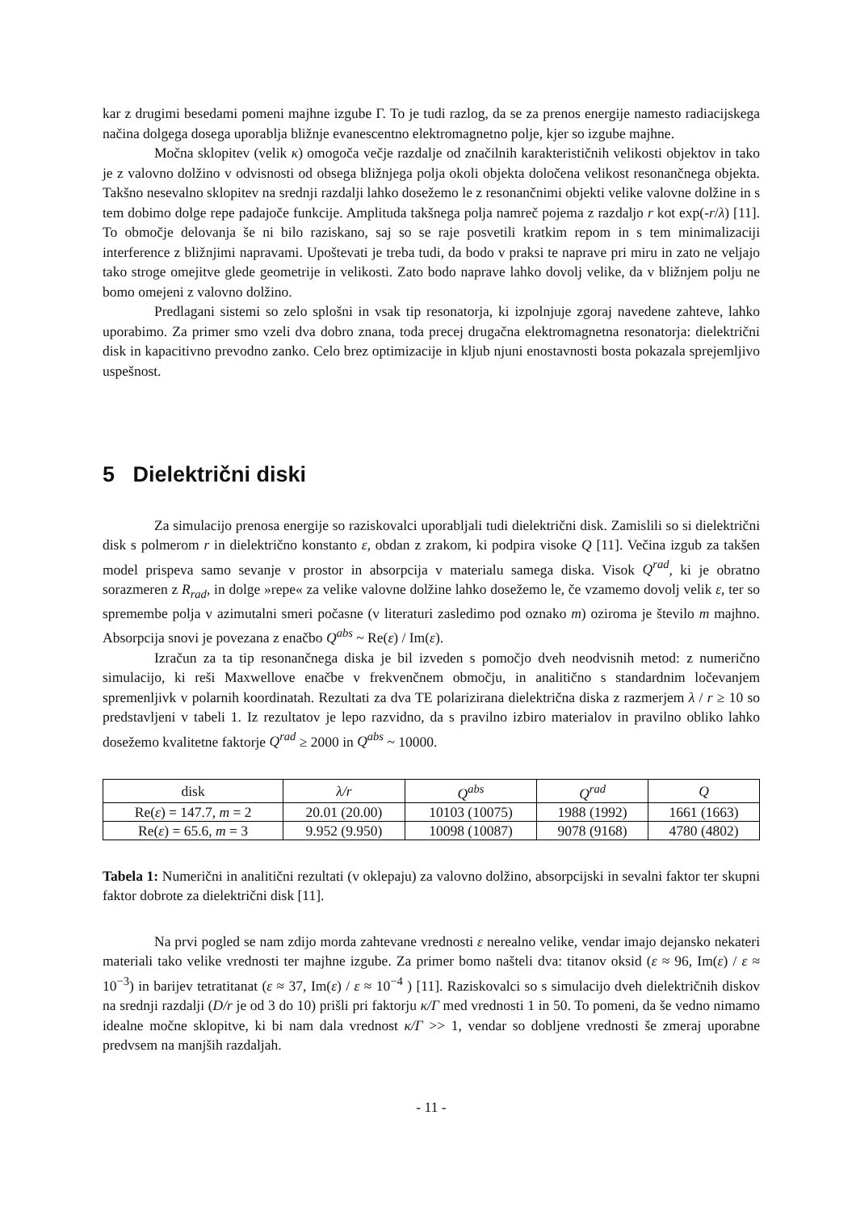kar z drugimi besedami pomeni majhne izgube Γ. To je tudi razlog, da se za prenos energije namesto radiacijskega načina dolgega dosega uporablja bližnje evanescentno elektromagnetno polje, kjer so izgube majhne.
Močna sklopitev (velik κ) omogoča večje razdalje od značilnih karakterističnih velikosti objektov in tako je z valovno dolžino v odvisnosti od obsega bližnjega polja okoli objekta določena velikost resonančnega objekta. Takšno nesevalno sklopitev na srednji razdalji lahko dosežemo le z resonančnimi objekti velike valovne dolžine in s tem dobimo dolge repe padajoče funkcije. Amplituda takšnega polja namreč pojema z razdaljo r kot exp(-r/λ) [11]. To območje delovanja še ni bilo raziskano, saj so se raje posvetili kratkim repom in s tem minimalizaciji interference z bližnjimi napravami. Upoštevati je treba tudi, da bodo v praksi te naprave pri miru in zato ne veljajo tako stroge omejitve glede geometrije in velikosti. Zato bodo naprave lahko dovolj velike, da v bližnjem polju ne bomo omejeni z valovno dolžino.
Predlagani sistemi so zelo splošni in vsak tip resonatorja, ki izpolnjuje zgoraj navedene zahteve, lahko uporabimo. Za primer smo vzeli dva dobro znana, toda precej drugačna elektromagnetna resonatorja: dielektrični disk in kapacitivno prevodno zanko. Celo brez optimizacije in kljub njuni enostavnosti bosta pokazala sprejemljivo uspešnost.
5 Dielektrični diski
Za simulacijo prenosa energije so raziskovalci uporabljali tudi dielektrični disk. Zamislili so si dielektrični disk s polmerom r in dielektrično konstanto ε, obdan z zrakom, ki podpira visoke Q [11]. Večina izgub za takšen model prispeva samo sevanje v prostor in absorpcija v materialu samega diska. Visok Q<sup>rad</sup>, ki je obratno sorazmeren z R<sub>rad</sub>, in dolge »repe« za velike valovne dolžine lahko dosežemo le, če vzamemo dovolj velik ε, ter so spremembe polja v azimutalni smeri počasne (v literaturi zasledimo pod oznako m) oziroma je število m majhno. Absorpcija snovi je povezana z enačbo Q<sup>abs</sup> ~ Re(ε) / Im(ε).
Izračun za ta tip resonančnega diska je bil izveden s pomočjo dveh neodvisnih metod: z numerično simulacijo, ki reši Maxwellove enačbe v frekvenčnem območju, in analitično s standardnim ločevanjem spremenljivk v polarnih koordinatah. Rezultati za dva TE polarizirana dielektrična diska z razmerjem λ / r ≥ 10 so predstavljeni v tabeli 1. Iz rezultatov je lepo razvidno, da s pravilno izbiro materialov in pravilno obliko lahko dosežemo kvalitetne faktorje Q<sup>rad</sup> ≥ 2000 in Q<sup>abs</sup> ~ 10000.
| disk | λ/r | Q<sup>abs</sup> | Q<sup>rad</sup> | Q |
| --- | --- | --- | --- | --- |
| Re( ε ) = 147.7, m = 2 | 20.01 (20.00) | 10103 (10075) | 1988 (1992) | 1661 (1663) |
| Re( ε ) = 65.6, m = 3 | 9.952 (9.950) | 10098 (10087) | 9078 (9168) | 4780 (4802) |
Tabela 1: Numerični in analitični rezultati (v oklepaju) za valovno dolžino, absorpcijski in sevalni faktor ter skupni faktor dobrote za dielektrični disk [11].
Na prvi pogled se nam zdijo morda zahtevane vrednosti ε nerealno velike, vendar imajo dejansko nekateri materiali tako velike vrednosti ter majhne izgube. Za primer bomo našteli dva: titanov oksid (ε ≈ 96, Im(ε) / ε ≈ 10<sup>−3</sup>) in barijev tetratitanat (ε ≈ 37, Im(ε) / ε ≈ 10<sup>−4</sup> ) [11]. Raziskovalci so s simulacijo dveh dielektričnih diskov na srednji razdalji (D/r je od 3 do 10) prišli pri faktorju κ/Γ med vrednosti 1 in 50. To pomeni, da še vedno nimamo idealne močne sklopitve, ki bi nam dala vrednost κ/Γ >> 1, vendar so dobljene vrednosti še zmeraj uporabne predvsem na manjših razdaljah.
- 11 -